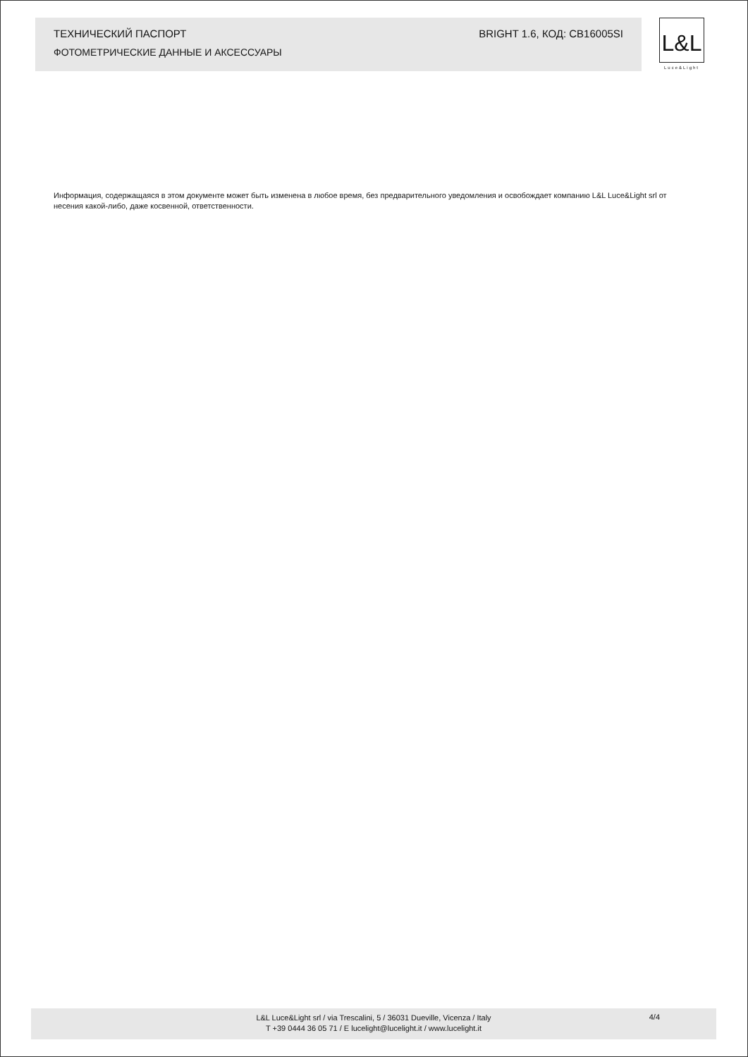ТЕХНИЧЕСКИЙ ПАСПОРТ BRIGHT 1.6, КОД: CB16005SI
ФОТОМЕТРИЧЕСКИЕ ДАННЫЕ И АКСЕССУАРЫ
L&L
Luce&Light
Информация, содержащаяся в этом документе может быть изменена в любое время, без предварительного уведомления и освобождает компанию L&L Luce&Light srl от несения какой-либо, даже косвенной, ответственности.
L&L Luce&Light srl / via Trescalini, 5 / 36031 Dueville, Vicenza / Italy
T +39 0444 36 05 71 / E lucelight@lucelight.it / www.lucelight.it
4/4